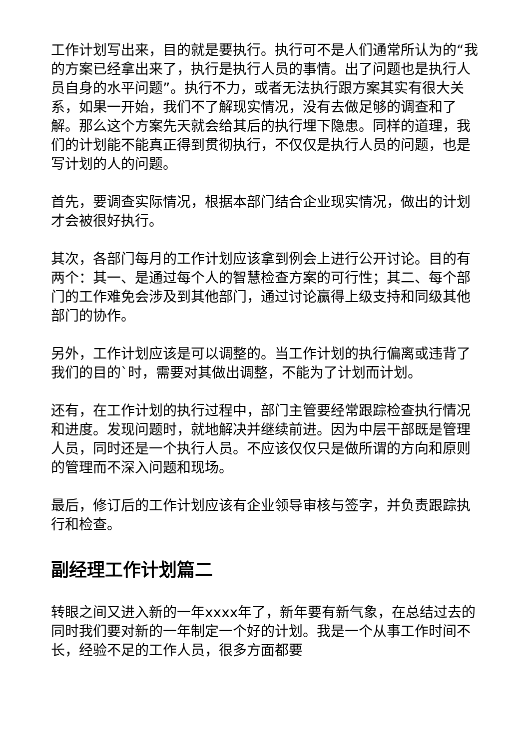工作计划写出来，目的就是要执行。执行可不是人们通常所认为的“我的方案已经拿出来了，执行是执行人员的事情。出了问题也是执行人员自身的水平问题”。执行不力，或者无法执行跟方案其实有很大关系，如果一开始，我们不了解现实情况，没有去做足够的调查和了解。那么这个方案先天就会给其后的执行埋下隐患。同样的道理，我们的计划能不能真正得到贯彻执行，不仅仅是执行人员的问题，也是写计划的人的问题。
首先，要调查实际情况，根据本部门结合企业现实情况，做出的计划才会被很好执行。
其次，各部门每月的工作计划应该拿到例会上进行公开讨论。目的有两个：其一、是通过每个人的智慧检查方案的可行性；其二、每个部门的工作难免会涉及到其他部门，通过讨论赢得上级支持和同级其他部门的协作。
另外，工作计划应该是可以调整的。当工作计划的执行偏离或违背了我们的目的`时，需要对其做出调整，不能为了计划而计划。
还有，在工作计划的执行过程中，部门主管要经常跟踪检查执行情况和进度。发现问题时，就地解决并继续前进。因为中层干部既是管理人员，同时还是一个执行人员。不应该仅仅只是做所谓的方向和原则的管理而不深入问题和现场。
最后，修订后的工作计划应该有企业领导审核与签字，并负责跟踪执行和检查。
副经理工作计划篇二
转眼之间又进入新的一年xxxx年了，新年要有新气象，在总结过去的同时我们要对新的一年制定一个好的计划。我是一个从事工作时间不长，经验不足的工作人员，很多方面都要